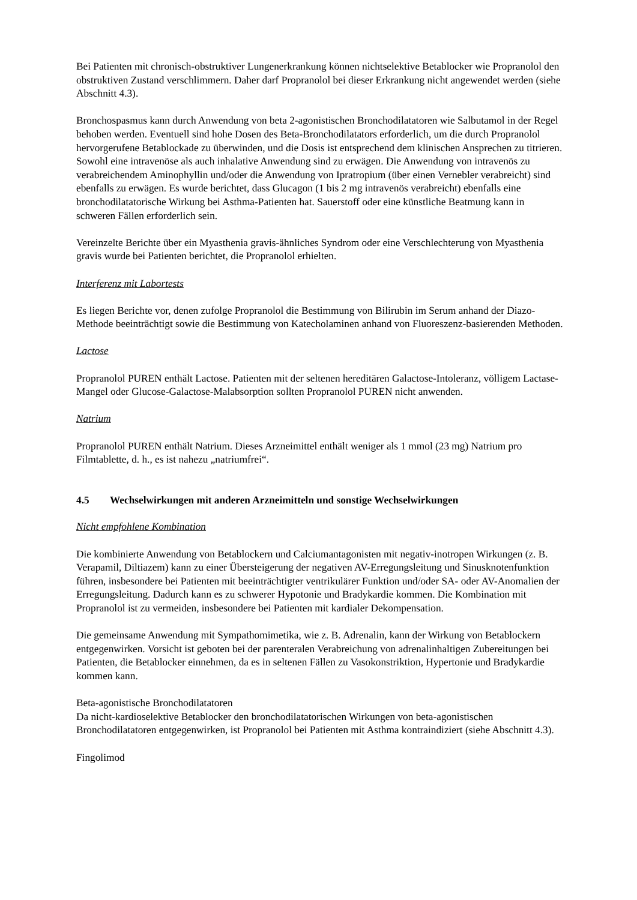Bei Patienten mit chronisch-obstruktiver Lungenerkrankung können nichtselektive Betablocker wie Propranolol den obstruktiven Zustand verschlimmern. Daher darf Propranolol bei dieser Erkrankung nicht angewendet werden (siehe Abschnitt 4.3).
Bronchospasmus kann durch Anwendung von beta 2-agonistischen Bronchodilatatoren wie Salbutamol in der Regel behoben werden. Eventuell sind hohe Dosen des Beta-Bronchodilatators erforderlich, um die durch Propranolol hervorgerufene Betablockade zu überwinden, und die Dosis ist entsprechend dem klinischen Ansprechen zu titrieren. Sowohl eine intravenöse als auch inhalative Anwendung sind zu erwägen. Die Anwendung von intravenös zu verabreichendem Aminophyllin und/oder die Anwendung von Ipratropium (über einen Vernebler verabreicht) sind ebenfalls zu erwägen. Es wurde berichtet, dass Glucagon (1 bis 2 mg intravenös verabreicht) ebenfalls eine bronchodilatatorische Wirkung bei Asthma-Patienten hat. Sauerstoff oder eine künstliche Beatmung kann in schweren Fällen erforderlich sein.
Vereinzelte Berichte über ein Myasthenia gravis-ähnliches Syndrom oder eine Verschlechterung von Myasthenia gravis wurde bei Patienten berichtet, die Propranolol erhielten.
Interferenz mit Labortests
Es liegen Berichte vor, denen zufolge Propranolol die Bestimmung von Bilirubin im Serum anhand der Diazo-Methode beeinträchtigt sowie die Bestimmung von Katecholaminen anhand von Fluoreszenz-basierenden Methoden.
Lactose
Propranolol PUREN enthält Lactose. Patienten mit der seltenen hereditären Galactose-Intoleranz, völligem Lactase-Mangel oder Glucose-Galactose-Malabsorption sollten Propranolol PUREN nicht anwenden.
Natrium
Propranolol PUREN enthält Natrium. Dieses Arzneimittel enthält weniger als 1 mmol (23 mg) Natrium pro Filmtablette, d. h., es ist nahezu „natriumfrei“.
4.5 Wechselwirkungen mit anderen Arzneimitteln und sonstige Wechselwirkungen
Nicht empfohlene Kombination
Die kombinierte Anwendung von Betablockern und Calciumantagonisten mit negativ-inotropen Wirkungen (z. B. Verapamil, Diltiazem) kann zu einer Übersteigerung der negativen AV-Erregungsleitung und Sinusknotenfunktion führen, insbesondere bei Patienten mit beeinträchtigter ventrikulärer Funktion und/oder SA- oder AV-Anomalien der Erregungsleitung. Dadurch kann es zu schwerer Hypotonie und Bradykardie kommen. Die Kombination mit Propranolol ist zu vermeiden, insbesondere bei Patienten mit kardialer Dekompensation.
Die gemeinsame Anwendung mit Sympathomimetika, wie z. B. Adrenalin, kann der Wirkung von Betablockern entgegenwirken. Vorsicht ist geboten bei der parenteralen Verabreichung von adrenalinhaltigen Zubereitungen bei Patienten, die Betablocker einnehmen, da es in seltenen Fällen zu Vasokonstriktion, Hypertonie und Bradykardie kommen kann.
Beta-agonistische Bronchodilatatoren
Da nicht-kardioselektive Betablocker den bronchodilatatorischen Wirkungen von beta-agonistischen Bronchodilatatoren entgegenwirken, ist Propranolol bei Patienten mit Asthma kontraindiziert (siehe Abschnitt 4.3).
Fingolimod